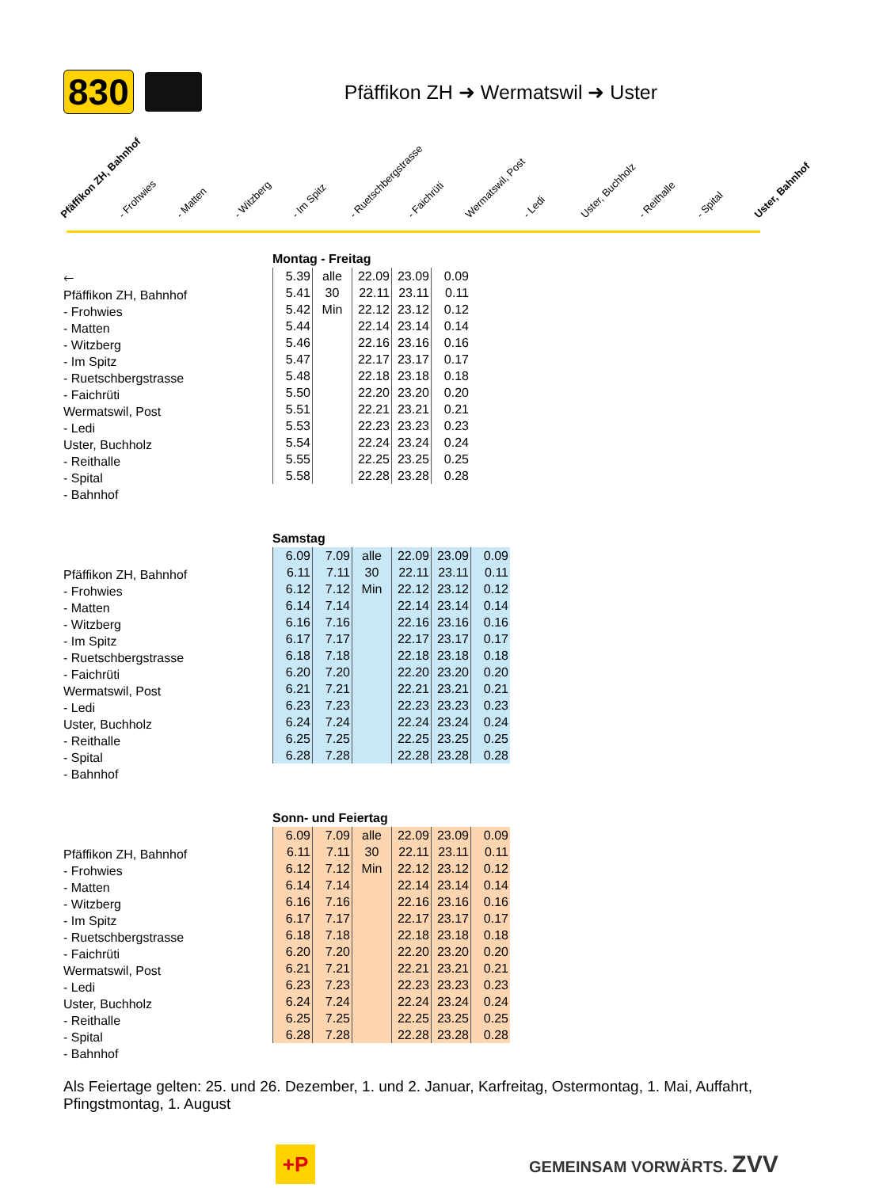830 Pfäffikon ZH ➜ Wermatswil ➜ Uster
Pfäffikon ZH, Bahnhof - Frohwies - Matten - Witzberg - Im Spitz - Ruetschbergstrasse - Faichrüti Wermatswil, Post - Ledi Uster, Buchholz - Reithalle - Spital Uster, Bahnhof
🡐
Pfäffikon ZH, Bahnhof
- Frohwies
- Matten
- Witzberg
- Im Spitz
- Ruetschbergstrasse
- Faichrüti
Wermatswil, Post
- Ledi
Uster, Buchholz
- Reithalle
- Spital
- Bahnhof
Montag - Freitag
| 5.39 | alle | 22.09 | 23.09 | 0.09 |
| 5.41 | 30 | 22.11 | 23.11 | 0.11 |
| 5.42 | Min | 22.12 | 23.12 | 0.12 |
| 5.44 | | 22.14 | 23.14 | 0.14 |
| 5.46 | | 22.16 | 23.16 | 0.16 |
| 5.47 | | 22.17 | 23.17 | 0.17 |
| 5.48 | | 22.18 | 23.18 | 0.18 |
| 5.50 | | 22.20 | 23.20 | 0.20 |
| 5.51 | | 22.21 | 23.21 | 0.21 |
| 5.53 | | 22.23 | 23.23 | 0.23 |
| 5.54 | | 22.24 | 23.24 | 0.24 |
| 5.55 | | 22.25 | 23.25 | 0.25 |
| 5.58 | | 22.28 | 23.28 | 0.28 |
Pfäffikon ZH, Bahnhof
- Frohwies
- Matten
- Witzberg
- Im Spitz
- Ruetschbergstrasse
- Faichrüti
Wermatswil, Post
- Ledi
Uster, Buchholz
- Reithalle
- Spital
- Bahnhof
Samstag
| 6.09 | 7.09 | alle | 22.09 | 23.09 | 0.09 |
| 6.11 | 7.11 | 30 | 22.11 | 23.11 | 0.11 |
| 6.12 | 7.12 | Min | 22.12 | 23.12 | 0.12 |
| 6.14 | 7.14 | | 22.14 | 23.14 | 0.14 |
| 6.16 | 7.16 | | 22.16 | 23.16 | 0.16 |
| 6.17 | 7.17 | | 22.17 | 23.17 | 0.17 |
| 6.18 | 7.18 | | 22.18 | 23.18 | 0.18 |
| 6.20 | 7.20 | | 22.20 | 23.20 | 0.20 |
| 6.21 | 7.21 | | 22.21 | 23.21 | 0.21 |
| 6.23 | 7.23 | | 22.23 | 23.23 | 0.23 |
| 6.24 | 7.24 | | 22.24 | 23.24 | 0.24 |
| 6.25 | 7.25 | | 22.25 | 23.25 | 0.25 |
| 6.28 | 7.28 | | 22.28 | 23.28 | 0.28 |
Pfäffikon ZH, Bahnhof
- Frohwies
- Matten
- Witzberg
- Im Spitz
- Ruetschbergstrasse
- Faichrüti
Wermatswil, Post
- Ledi
Uster, Buchholz
- Reithalle
- Spital
- Bahnhof
Sonn- und Feiertag
| 6.09 | 7.09 | alle | 22.09 | 23.09 | 0.09 |
| 6.11 | 7.11 | 30 | 22.11 | 23.11 | 0.11 |
| 6.12 | 7.12 | Min | 22.12 | 23.12 | 0.12 |
| 6.14 | 7.14 | | 22.14 | 23.14 | 0.14 |
| 6.16 | 7.16 | | 22.16 | 23.16 | 0.16 |
| 6.17 | 7.17 | | 22.17 | 23.17 | 0.17 |
| 6.18 | 7.18 | | 22.18 | 23.18 | 0.18 |
| 6.20 | 7.20 | | 22.20 | 23.20 | 0.20 |
| 6.21 | 7.21 | | 22.21 | 23.21 | 0.21 |
| 6.23 | 7.23 | | 22.23 | 23.23 | 0.23 |
| 6.24 | 7.24 | | 22.24 | 23.24 | 0.24 |
| 6.25 | 7.25 | | 22.25 | 23.25 | 0.25 |
| 6.28 | 7.28 | | 22.28 | 23.28 | 0.28 |
Als Feiertage gelten: 25. und 26. Dezember, 1. und 2. Januar, Karfreitag, Ostermontag, 1. Mai, Auffahrt, Pfingstmontag, 1. August
+P
GEMEINSAM VORWÄRTS. ZVV